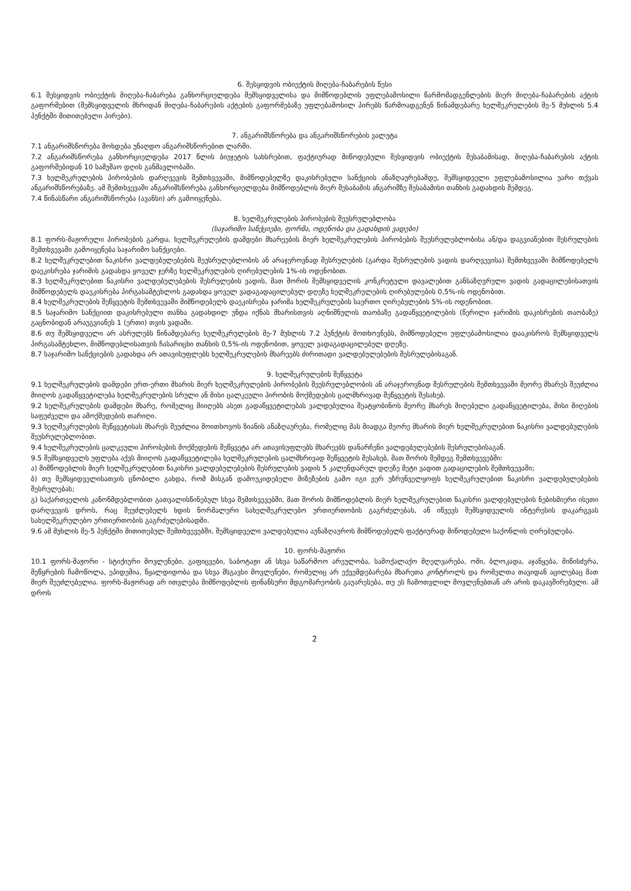6. შესყიდვის ობიექტის მიღება-ჩაბარების წესი
6.1 შესყიდვის ობიექტის მიღება-ჩაბარება განხორციელდება შემსყიდველისა და მიმწოდებლის უფლებამოსილი წარმომადგენლების მიერ მიღება-ჩაბარების აქტის გაფორმებით (შემსყიდველის მხრიდან მიღება-ჩაბარების აქტების გაფორმებაზე უფლებამოსილ პირებს წარმოადგენენ წინამდებარე ხელშეკრულების მე-5 მუხლის 5.4 პუნქტში მითითებული პირები).
7. ანგარიშსწორება და ანგარიშსწორების ვალუტა
7.1 ანგარიშსწორება მოხდება უნაღდო ანგარიშსწორებით ლარში.
7.2 ანგარიშსწორება განხორციელდება 2017 წლის ბიუჯეტის სახსრებით, ფაქტიურად მიწოდებული შესყიდვის ობიექტის შესაბამისად, მიღება-ჩაბარების აქტის გაფორმებიდან 10 სამუშაო დღის განმავლობაში.
7.3 ხელშეკრულების პირობების დარღვევის შემთხვევაში, მიმწოდებელზე დაკისრებული სანქციის ანაზღაურებამდე, შემსყიდველი უფლებამოსილია უარი თქვას ანგარიშსწორებაზე. ამ შემთხვევაში ანგარიშსწორება განხორციელდება მიმწოდებლის მიერ შესაბამის ანგარიშზე შესაბამისი თანხის გადახდის შემდეგ.
7.4 წინასწარი ანგარიშსწორება (ავანსი) არ გამოიყენება.
8. ხელშეკრულების პირობების შეუსრულებლობა
(საჯარიმო სანქციები, ფორმა, ოდენობა და გადახდის ვადები)
8.1 ფორს-მაჟორული პირობების გარდა, ხელშეკრულების დამდები მხარეების მიერ ხელშეკრულების პირობების შეუსრულებლობისა ან/და დაგვიანებით შესრულების შემთხვევაში გამოიყენება საჯარიმო სანქციები.
8.2 ხელშეკრულებით ნაკისრი ვალდებულებების შეუსრულებლობის ან არაჯეროვნად შესრულების (გარდა შესრულების ვადის დარღვევისა) შემთხვევაში მიმწოდებელს დაეკისრება ჯარიმის გადახდა ყოველ ჯერზე ხელშეკრულების ღირებულების 1%-ის ოდენობით.
8.3 ხელშეკრულებით ნაკისრი ვალდებულებების შესრულების ვადის, მათ შორის შემსყიდველის კონკრეტული დავალებით განსაზღვრული ვადის გადაცილებისათვის მიმწოდებელს დაეკისრება პირგასამტეხლოს გადახდა ყოველ ვადაგადაცილებულ დღეზე ხელშეკრულების ღირებულების 0,5%-ის ოდენობით.
8.4 ხელშეკრულების შეწყვეტის შემთხვევაში მიმწოდებელს დაეკისრება ჯარიმა ხელშეკრულების საერთო ღირებულების 5%-ის ოდენობით.
8.5 საჯარიმო სანქციით დაკისრებული თანხა გადახდილ უნდა იქნას მხარისთვის აღნიშნულის თაობაზე გადაწყვეტილების (წერილი ჯარიმის დაკისრების თაობაზე) გაცნობიდან არაუგვიანეს 1 (ერთი) თვის ვადაში.
8.6 თუ შემსყიდველი არ ასრულებს წინამდებარე ხელშეკრულების მე-7 მუხლის 7.2 პუნქტის მოთხოვნებს, მიმწოდებელი უფლებამოსილია დააკისროს შემსყიდველს პირგასამტეხლო, მიმწოდებლისათვის ჩასარიცხი თანხის 0,5%-ის ოდენობით, ყოველ ვადაგადაცილებულ დღეზე.
8.7 საჯარიმო სანქციების გადახდა არ ათავისუფლებს ხელშეკრულების მხარეებს ძირითადი ვალდებულებების შესრულებისაგან.
9. ხელშეკრულების შეწყვეტა
9.1 ხელშეკრულების დამდები ერთ-ერთი მხარის მიერ ხელშეკრულების პირობების შეუსრულებლობის ან არაჯეროვნად შესრულების შემთხვევაში მეორე მხარეს შეუძლია მიიღოს გადაწყვეტილება ხელშეკრულების სრული ან მისი ცალკეული პირობის მოქმედების ცალმხრივად შეწყვეტის შესახებ.
9.2 ხელშეკრულების დამდები მხარე, რომელიც მიიღებს ასეთ გადაწყვეტილებას ვალდებულია შეატყობინოს მეორე მხარეს მიღებული გადაწყვეტილება, მისი მიღების საფუძველი და ამოქმედების თარიღი.
9.3 ხელშეკრულების შეწყვეტისას მხარეს შეუძლია მოითხოვოს ზიანის ანაზღაურება, რომელიც მას მიადგა მეორე მხარის მიერ ხელშეკრულებით ნაკისრი ვალდებულების შეუსრულებლობით.
9.4 ხელშეკრულების ცალკეული პირობების მოქმედების შეწყვეტა არ ათავისუფლებს მხარეებს დანარჩენი ვალდებულებების შესრულებისაგან.
9.5 შემსყიდველს უფლება აქვს მიიღოს გადაწყვეტილება ხელშეკრულების ცალმხრივად შეწყვეტის შესახებ, მათ შორის შემდეგ შემთხვევებში:
ა) მიმწოდებლის მიერ ხელშეკრულებით ნაკისრი ვალდებულებების შესრულების ვადის 5 კალენდარულ დღეზე მეტი ვადით გადაცილების შემთხვევაში;
ბ) თუ შემსყიდველისათვის ცნობილი გახდა, რომ მისგან დამოუკიდებელი მიზეზების გამო იგი ვერ უზრუნველყოფს ხელშეკრულებით ნაკისრი ვალდებულებების შესრულებას;
გ) საქართველოს კანონმდებლობით გათვალისწინებულ სხვა შემთხვევებში, მათ შორის მიმწოდებლის მიერ ხელშეკრულებით ნაკისრი ვალდებულების ნებისმიერი ისეთი დარღვევის დროს, რაც შეუძლებელს ხდის ნორმალური სახელშეკრულებო ურთიერთობის გაგრძელებას, ან იწვევს შემსყიდველის ინტერესის დაკარგვას სახელშეკრულებო ურთიერთობის გაგრძელებისადმი.
9.6 ამ მუხლის მე-5 პუნქტში მითითებულ შემთხვევებში, შემსყიდველი ვალდებულია აუნაზღაუროს მიმწოდებელს ფაქტიურად მიწოდებული საქონლის ღირებულება.
10. ფორს-მაჟორი
10.1 ფორს-მაჟორი - სტიქიური მოვლენები, გაფიცვები, საბოტაჟი ან სხვა საწარმოო არეულობა, სამოქალაქო მღელვარება, ომი, ბლოკადა, აჯანყება, მიწისძვრა, მეწყრების ჩამოწოლა, ეპიდემია, წყალდიდობა და სხვა მსგავსი მოვლენები, რომელიც არ ექვემდებარება მხარეთა კონტროლს და რომელთა თავიდან აცილებაც მათ მიერ შეუძლებელია. ფორს-მაჟორად არ ითვლება მიმწოდებლის ფინანსური მდგომარეობის გაუარესება, თუ ეს ჩამოთვლილ მოვლენებთან არ არის დაკავშირებული. ამ დროს
2